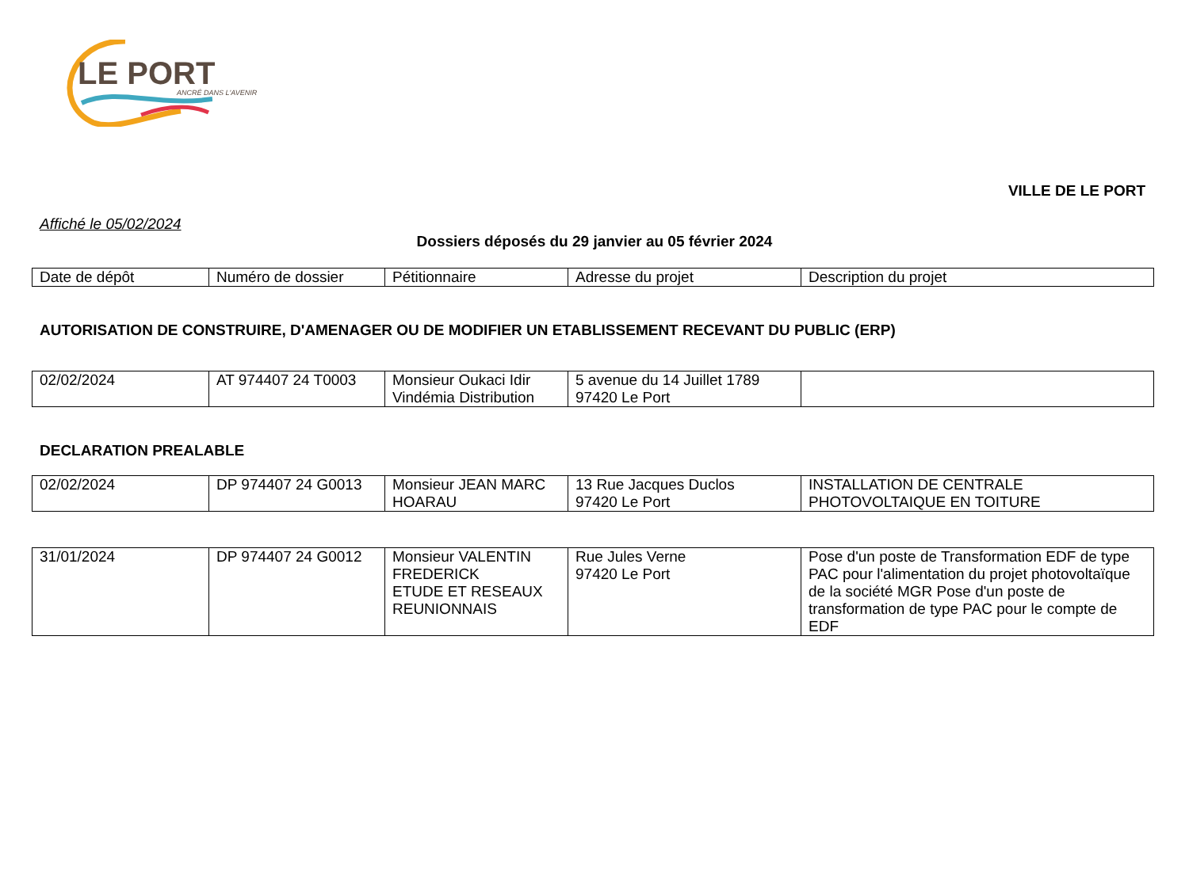LE PORT ANCRÉ DANS L'AVENIR
VILLE DE LE PORT
Affiché le 05/02/2024
Dossiers déposés du 29 janvier au 05 février 2024
| Date de dépôt | Numéro de dossier | Pétitionnaire | Adresse du projet | Description du projet |
AUTORISATION DE CONSTRUIRE, D'AMENAGER OU DE MODIFIER UN ETABLISSEMENT RECEVANT DU PUBLIC (ERP)
| 02/02/2024 | AT 974407 24 T0003 | Monsieur Oukaci Idir Vindémia Distribution | 5 avenue du 14 Juillet 1789 97420 Le Port | |
DECLARATION PREALABLE
| 02/02/2024 | DP 974407 24 G0013 | Monsieur JEAN MARC HOARAU | 13 Rue Jacques Duclos 97420 Le Port | INSTALLATION DE CENTRALE PHOTOVOLTAIQUE EN TOITURE |
| 31/01/2024 | DP 974407 24 G0012 | Monsieur VALENTIN FREDERICK ETUDE ET RESEAUX REUNIONNAIS | Rue Jules Verne 97420 Le Port | Pose d'un poste de Transformation EDF de type PAC pour l'alimentation du projet photovoltaïque de la société MGR Pose d'un poste de transformation de type PAC pour le compte de EDF |